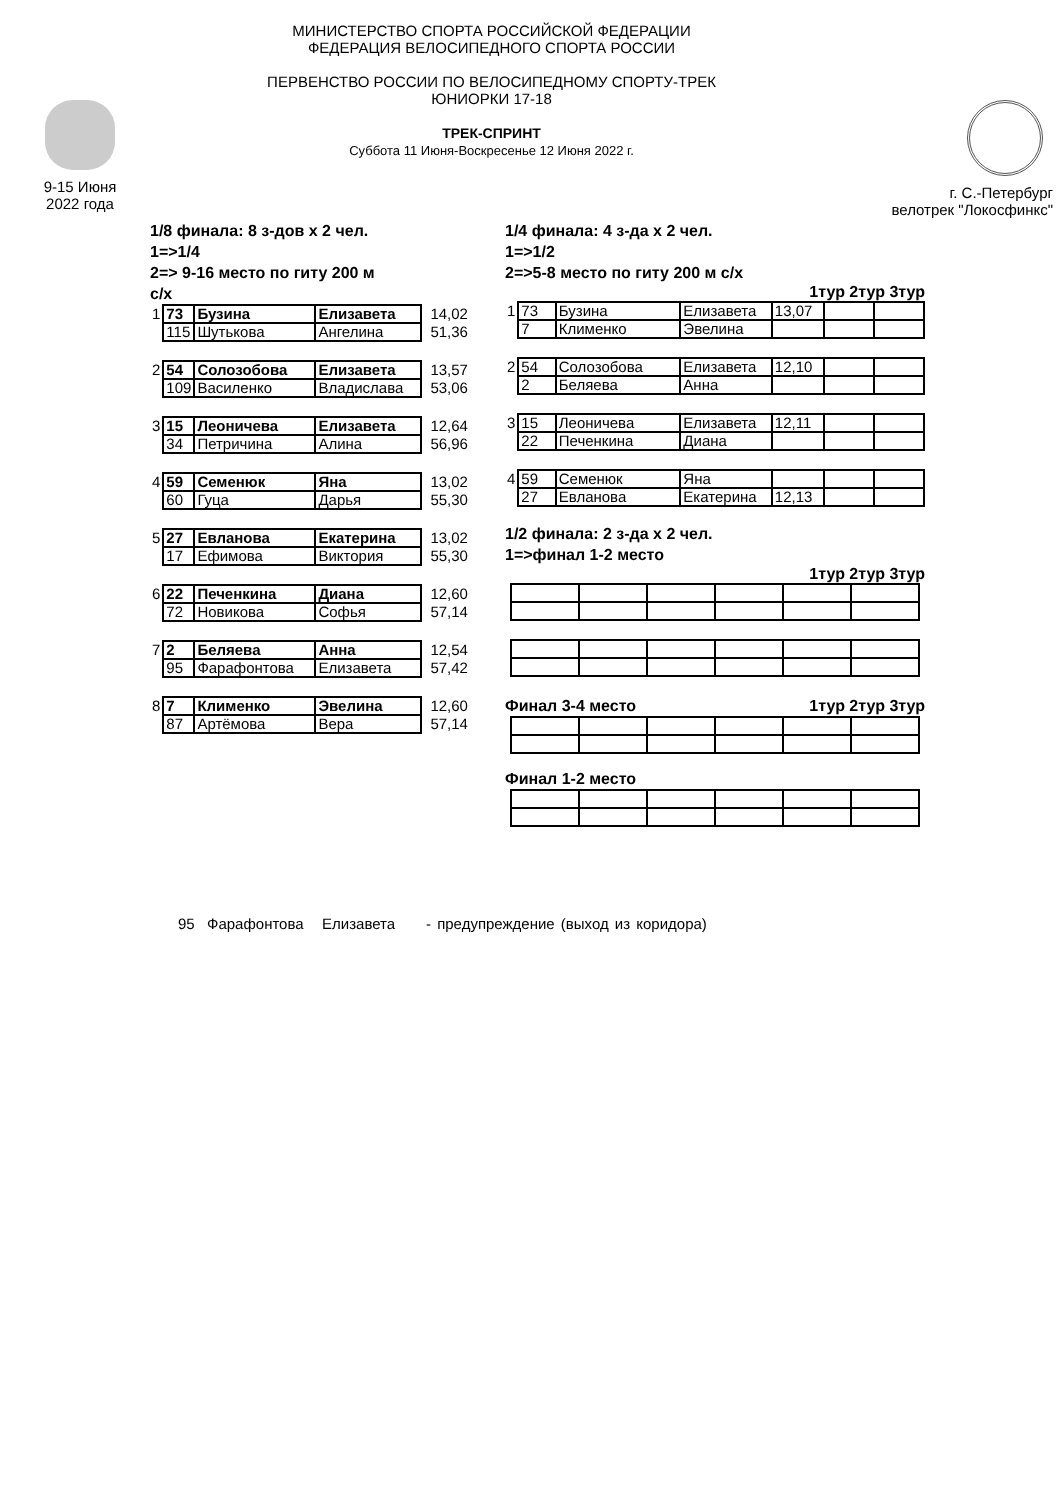9-15 Июня
2022 года
МИНИСТЕРСТВО СПОРТА РОССИЙСКОЙ ФЕДЕРАЦИИ
ФЕДЕРАЦИЯ ВЕЛОСИПЕДНОГО СПОРТА РОССИИ
ПЕРВЕНСТВО РОССИИ ПО ВЕЛОСИПЕДНОМУ СПОРТУ-ТРЕК
ЮНИОРКИ 17-18
ТРЕК-СПРИНТ
Суббота 11 Июня-Воскресенье 12 Июня 2022 г.
г. С.-Петербург
велотрек "Локосфинкс"
1/8 финала: 8 з-дов х 2 чел.
1=>1/4
2=> 9-16 место по гиту 200 м
с/х
| 1 | 73 | Бузина | Елизавета | 14,02 |
| | 115 | Шутькова | Ангелина | 51,36 |
| 2 | 54 | Солозобова | Елизавета | 13,57 |
| | 109 | Василенко | Владислава | 53,06 |
| 3 | 15 | Леоничева | Елизавета | 12,64 |
| | 34 | Петричина | Алина | 56,96 |
| 4 | 59 | Семенюк | Яна | 13,02 |
| | 60 | Гуца | Дарья | 55,30 |
| 5 | 27 | Евланова | Екатерина | 13,02 |
| | 17 | Ефимова | Виктория | 55,30 |
| 6 | 22 | Печенкина | Диана | 12,60 |
| | 72 | Новикова | Софья | 57,14 |
| 7 | 2 | Беляева | Анна | 12,54 |
| | 95 | Фарафонтова | Елизавета | 57,42 |
| 8 | 7 | Клименко | Эвелина | 12,60 |
| | 87 | Артёмова | Вера | 57,14 |
1/4 финала: 4 з-да х 2 чел.
1=>1/2
2=>5-8 место по гиту 200 м с/х
1тур 2тур 3тур
| 1 | 73 | Бузина | Елизавета | 13,07 | | |
| | 7 | Клименко | Эвелина | | | |
| 2 | 54 | Солозобова | Елизавета | 12,10 | | |
| | 2 | Беляева | Анна | | | |
| 3 | 15 | Леоничева | Елизавета | 12,11 | | |
| | 22 | Печенкина | Диана | | | |
| 4 | 59 | Семенюк | Яна | | | |
| | 27 | Евланова | Екатерина | 12,13 | | |
1/2 финала: 2 з-да х 2 чел.
1=>финал 1-2 место
1тур 2тур 3тур
Финал 3-4 место 1тур 2тур 3тур
Финал 1-2 место
95 Фарафонтова Елизавета - предупреждение (выход из коридора)